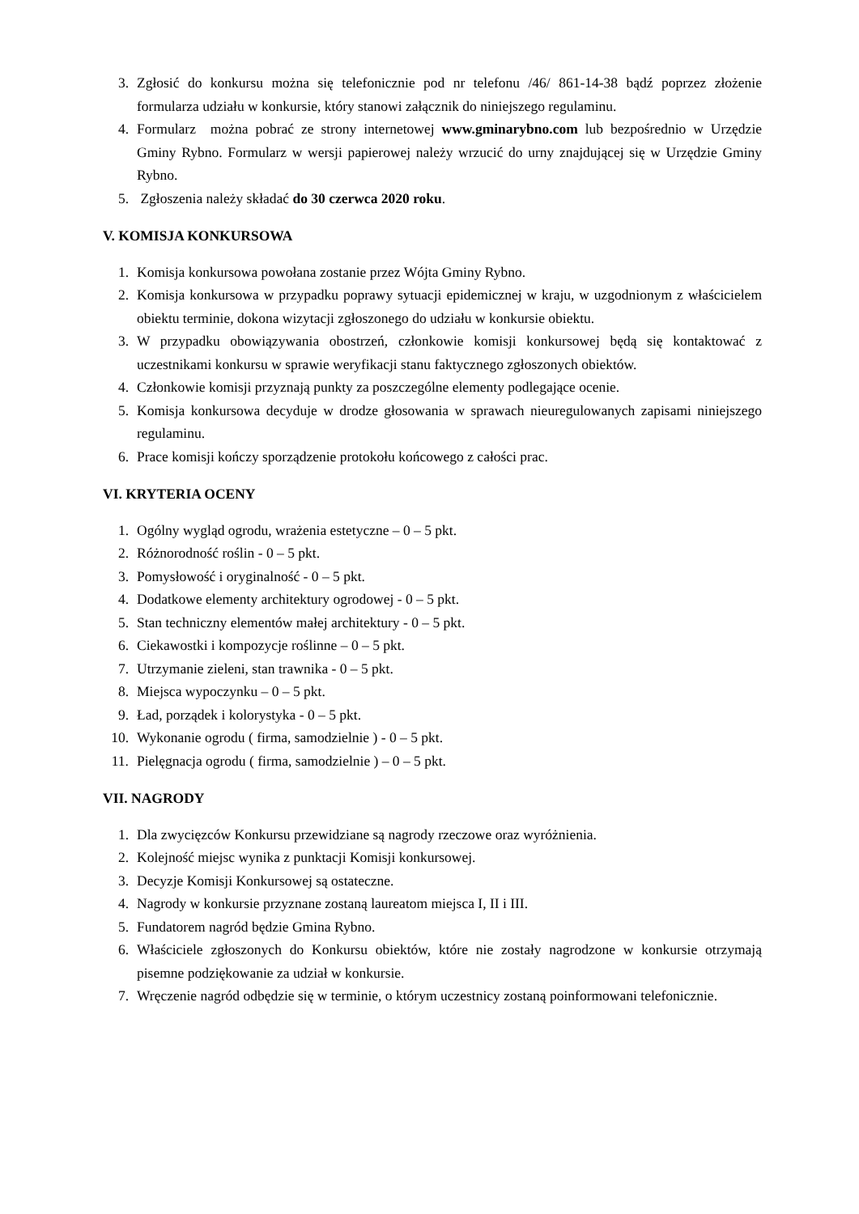3. Zgłosić do konkursu można się telefonicznie pod nr telefonu /46/ 861-14-38 bądź poprzez złożenie formularza udziału w konkursie, który stanowi załącznik do niniejszego regulaminu.
4. Formularz można pobrać ze strony internetowej www.gminarybno.com lub bezpośrednio w Urzędzie Gminy Rybno. Formularz w wersji papierowej należy wrzucić do urny znajdującej się w Urzędzie Gminy Rybno.
5. Zgłoszenia należy składać do 30 czerwca 2020 roku.
V. KOMISJA KONKURSOWA
1. Komisja konkursowa powołana zostanie przez Wójta Gminy Rybno.
2. Komisja konkursowa w przypadku poprawy sytuacji epidemicznej w kraju, w uzgodnionym z właścicielem obiektu terminie, dokona wizytacji zgłoszonego do udziału w konkursie obiektu.
3. W przypadku obowiązywania obostrzeń, członkowie komisji konkursowej będą się kontaktować z uczestnikami konkursu w sprawie weryfikacji stanu faktycznego zgłoszonych obiektów.
4. Członkowie komisji przyznają punkty za poszczególne elementy podlegające ocenie.
5. Komisja konkursowa decyduje w drodze głosowania w sprawach nieuregulowanych zapisami niniejszego regulaminu.
6. Prace komisji kończy sporządzenie protokołu końcowego z całości prac.
VI. KRYTERIA OCENY
1. Ogólny wygląd ogrodu, wrażenia estetyczne – 0 – 5 pkt.
2. Różnorodność roślin - 0 – 5 pkt.
3. Pomysłowość i oryginalność - 0 – 5 pkt.
4. Dodatkowe elementy architektury ogrodowej - 0 – 5 pkt.
5. Stan techniczny elementów małej architektury - 0 – 5 pkt.
6. Ciekawostki i kompozycje roślinne – 0 – 5 pkt.
7. Utrzymanie zieleni, stan trawnika - 0 – 5 pkt.
8. Miejsca wypoczynku – 0 – 5 pkt.
9. Ład, porządek i kolorystyka - 0 – 5 pkt.
10. Wykonanie ogrodu ( firma, samodzielnie ) - 0 – 5 pkt.
11. Pielęgnacja ogrodu ( firma, samodzielnie ) – 0 – 5 pkt.
VII. NAGRODY
1. Dla zwycięzców Konkursu przewidziane są nagrody rzeczowe oraz wyróżnienia.
2. Kolejność miejsc wynika z punktacji Komisji konkursowej.
3. Decyzje Komisji Konkursowej są ostateczne.
4. Nagrody w konkursie przyznane zostaną laureatom miejsca I, II i III.
5. Fundatorem nagród będzie Gmina Rybno.
6. Właściciele zgłoszonych do Konkursu obiektów, które nie zostały nagrodzone w konkursie otrzymają pisemne podziękowanie za udział w konkursie.
7. Wręczenie nagród odbędzie się w terminie, o którym uczestnicy zostaną poinformowani telefonicznie.